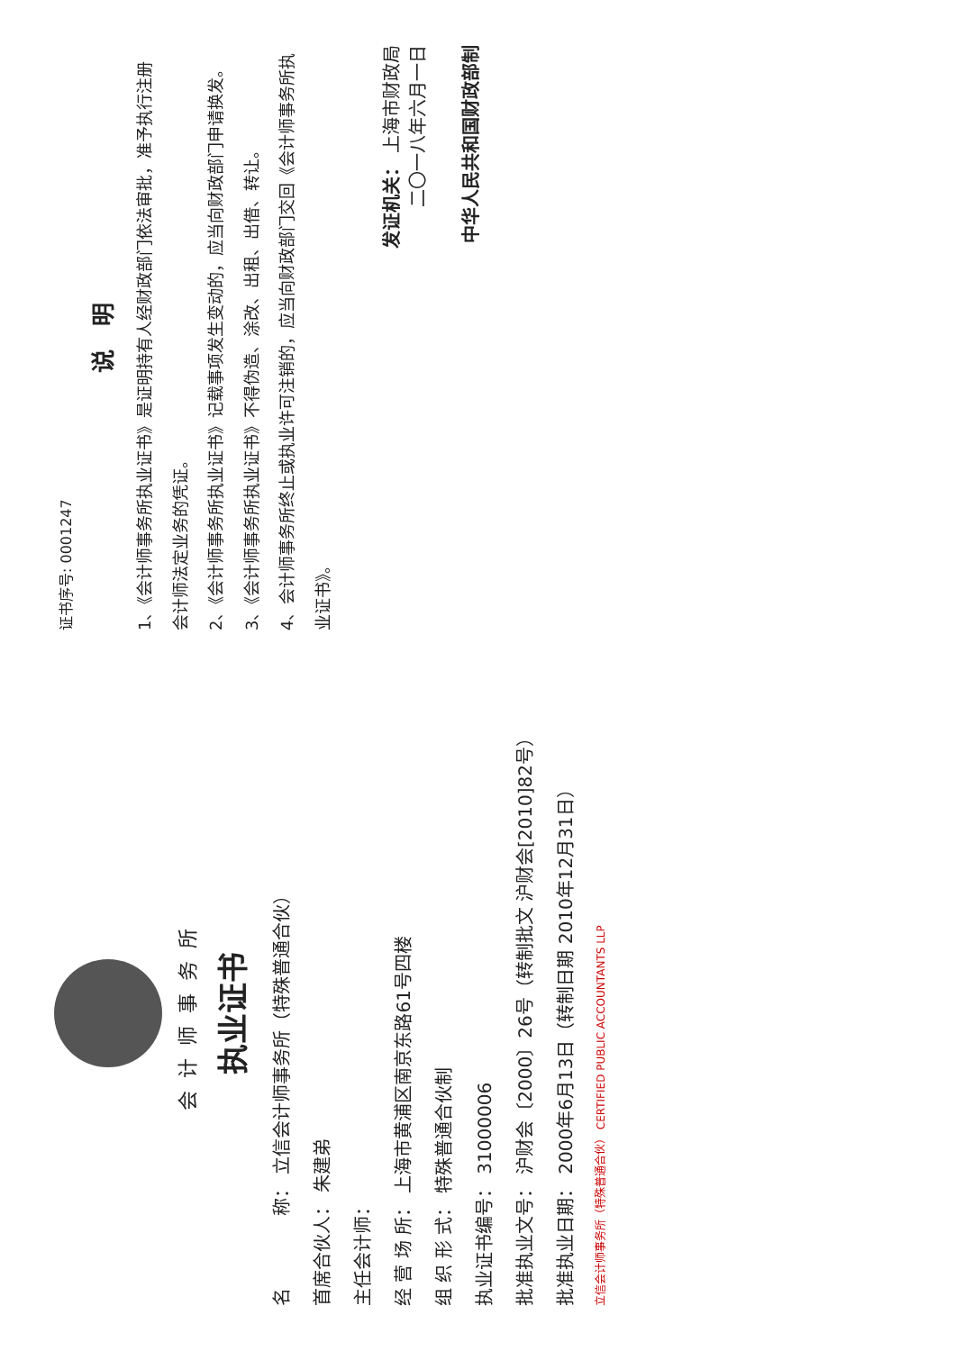会计师事务所
执业证书
名　　　　称： 立信会计师事务所（特殊普通合伙）
首席合伙人： 朱建弟
主任会计师：
经 营 场 所： 上海市黄浦区南京东路61号四楼
组 织 形 式： 特殊普通合伙制
执业证书编号： 31000006
批准执业文号： 沪财会〔2000〕26号（转制批文 沪财会[2010]82号）
批准执业日期： 2000年6月13日（转制日期 2010年12月31日）
立信会计师事务所（特殊普通合伙） CERTIFIED PUBLIC ACCOUNTANTS LLP
证书序号: 0001247
说　明
1、《会计师事务所执业证书》是证明持有人经财政部门依法审批，准予执行注册会计师法定业务的凭证。
2、《会计师事务所执业证书》记载事项发生变动的，应当向财政部门申请换发。
3、《会计师事务所执业证书》不得伪造、涂改、出租、出借、转让。
4、会计师事务所终止或执业许可注销的，应当向财政部门交回《会计师事务所执业证书》。
发证机关： 上海市财政局
二〇一八年六月一日
中华人民共和国财政部制